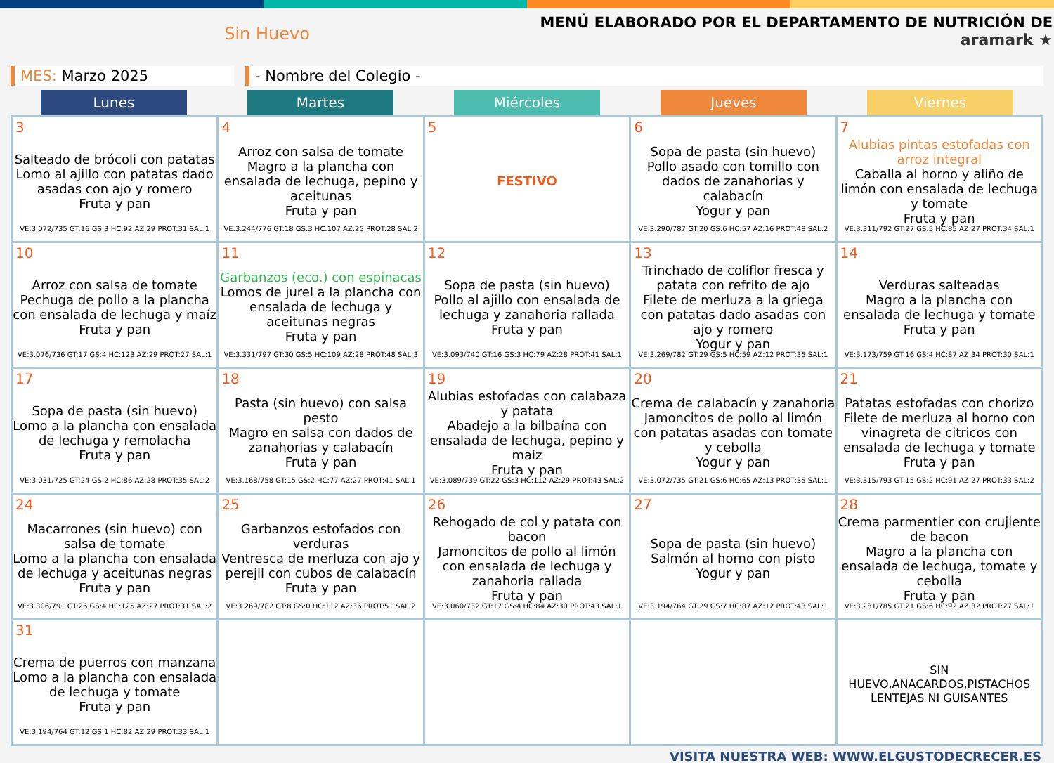Sin Huevo
MENÚ ELABORADO POR EL DEPARTAMENTO DE NUTRICIÓN DE
aramark ★
MES: Marzo 2025 - Nombre del Colegio -
Lunes Martes Miércoles Jueves Viernes
| 3 Salteado de brócoli con patatas Lomo al ajillo con patatas dado asadas con ajo y romero Fruta y pan VE:3.072/735 GT:16 GS:3 HC:92 AZ:29 PROT:31 SAL:1 | 4 Arroz con salsa de tomate Magro a la plancha con ensalada de lechuga, pepino y aceitunas Fruta y pan VE:3.244/776 GT:18 GS:3 HC:107 AZ:25 PROT:28 SAL:2 | 5 FESTIVO | 6 Sopa de pasta (sin huevo) Pollo asado con tomillo con dados de zanahorias y calabacín Yogur y pan VE:3.290/787 GT:20 GS:6 HC:57 AZ:16 PROT:48 SAL:2 | 7 Alubias pintas estofadas con arroz integral Caballa al horno y aliño de limón con ensalada de lechuga y tomate Fruta y pan VE:3.311/792 GT:27 GS:5 HC:85 AZ:27 PROT:34 SAL:1 |
| 10 Arroz con salsa de tomate Pechuga de pollo a la plancha con ensalada de lechuga y maíz Fruta y pan VE:3.076/736 GT:17 GS:4 HC:123 AZ:29 PROT:27 SAL:1 | 11 Garbanzos (eco.) con espinacas Lomos de jurel a la plancha con ensalada de lechuga y aceitunas negras Fruta y pan VE:3.331/797 GT:30 GS:5 HC:109 AZ:28 PROT:48 SAL:3 | 12 Sopa de pasta (sin huevo) Pollo al ajillo con ensalada de lechuga y zanahoria rallada Fruta y pan VE:3.093/740 GT:16 GS:3 HC:79 AZ:28 PROT:41 SAL:1 | 13 Trinchado de coliflor fresca y patata con refrito de ajo Filete de merluza a la griega con patatas dado asadas con ajo y romero Yogur y pan VE:3.269/782 GT:29 GS:5 HC:59 AZ:12 PROT:35 SAL:1 | 14 Verduras salteadas Magro a la plancha con ensalada de lechuga y tomate Fruta y pan VE:3.173/759 GT:16 GS:4 HC:87 AZ:34 PROT:30 SAL:1 |
| 17 Sopa de pasta (sin huevo) Lomo a la plancha con ensalada de lechuga y remolacha Fruta y pan VE:3.031/725 GT:24 GS:2 HC:86 AZ:28 PROT:35 SAL:2 | 18 Pasta (sin huevo) con salsa pesto Magro en salsa con dados de zanahorias y calabacín Fruta y pan VE:3.168/758 GT:15 GS:2 HC:77 AZ:27 PROT:41 SAL:1 | 19 Alubias estofadas con calabaza y patata Abadejo a la bilbaína con ensalada de lechuga, pepino y maiz Fruta y pan VE:3.089/739 GT:22 GS:3 HC:112 AZ:29 PROT:43 SAL:2 | 20 Crema de calabacín y zanahoria Jamoncitos de pollo al limón con patatas asadas con tomate y cebolla Yogur y pan VE:3.072/735 GT:21 GS:6 HC:65 AZ:13 PROT:35 SAL:1 | 21 Patatas estofadas con chorizo Filete de merluza al horno con vinagreta de citricos con ensalada de lechuga y tomate Fruta y pan VE:3.315/793 GT:15 GS:2 HC:91 AZ:27 PROT:33 SAL:2 |
| 24 Macarrones (sin huevo) con salsa de tomate Lomo a la plancha con ensalada de lechuga y aceitunas negras Fruta y pan VE:3.306/791 GT:26 GS:4 HC:125 AZ:27 PROT:31 SAL:2 | 25 Garbanzos estofados con verduras Ventresca de merluza con ajo y perejil con cubos de calabacín Fruta y pan VE:3.269/782 GT:8 GS:0 HC:112 AZ:36 PROT:51 SAL:2 | 26 Rehogado de col y patata con bacon Jamoncitos de pollo al limón con ensalada de lechuga y zanahoria rallada Fruta y pan VE:3.060/732 GT:17 GS:4 HC:84 AZ:30 PROT:43 SAL:1 | 27 Sopa de pasta (sin huevo) Salmón al horno con pisto Yogur y pan VE:3.194/764 GT:29 GS:7 HC:87 AZ:12 PROT:43 SAL:1 | 28 Crema parmentier con crujiente de bacon Magro a la plancha con ensalada de lechuga, tomate y cebolla Fruta y pan VE:3.281/785 GT:21 GS:6 HC:92 AZ:32 PROT:27 SAL:1 |
| 31 Crema de puerros con manzana Lomo a la plancha con ensalada de lechuga y tomate Fruta y pan VE:3.194/764 GT:12 GS:1 HC:82 AZ:29 PROT:33 SAL:1 | | | | SIN HUEVO,ANACARDOS,PISTACHOS LENTEJAS NI GUISANTES |
VISITA NUESTRA WEB: WWW.ELGUSTODECRECER.ES